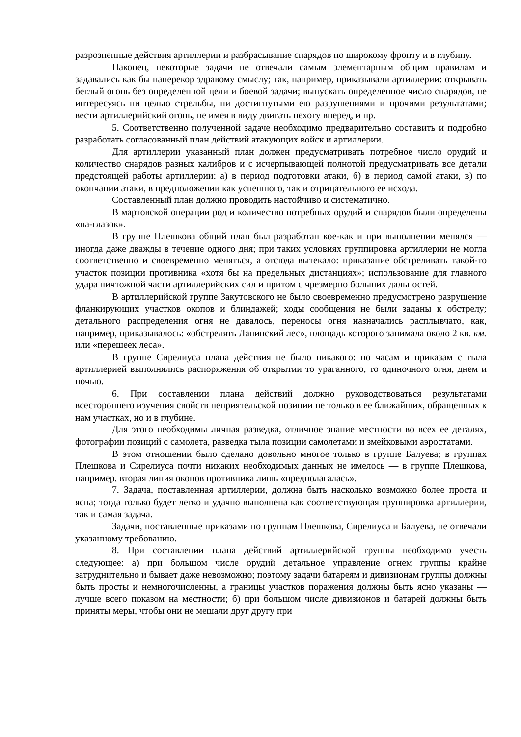разрозненные действия артиллерии и разбрасывание снарядов по широкому фронту и в глубину.
Наконец, некоторые задачи не отвечали самым элементарным общим правилам и задавались как бы наперекор здравому смыслу; так, например, приказывали артиллерии: открывать беглый огонь без определенной цели и боевой задачи; выпускать определенное число снарядов, не интересуясь ни целью стрельбы, ни достигнутыми ею разрушениями и прочими результатами; вести артиллерийский огонь, не имея в виду двигать пехоту вперед, и пр.
5. Соответственно полученной задаче необходимо предварительно составить и подробно разработать согласованный план действий атакующих войск и артиллерии.
Для артиллерии указанный план должен предусматривать потребное число орудий и количество снарядов разных калибров и с исчерпывающей полнотой предусматривать все детали предстоящей работы артиллерии: а) в период подготовки атаки, б) в период самой атаки, в) по окончании атаки, в предположении как успешного, так и отрицательного ее исхода.
Составленный план должно проводить настойчиво и систематично.
В мартовской операции род и количество потребных орудий и снарядов были определены «на-глазок».
В группе Плешкова общий план был разработан кое-как и при выполнении менялся — иногда даже дважды в течение одного дня; при таких условиях группировка артиллерии не могла соответственно и своевременно меняться, а отсюда вытекало: приказание обстреливать такой-то участок позиции противника «хотя бы на предельных дистанциях»; использование для главного удара ничтожной части артиллерийских сил и притом с чрезмерно больших дальностей.
В артиллерийской группе Закутовского не было своевременно предусмотрено разрушение фланкирующих участков окопов и блиндажей; ходы сообщения не были заданы к обстрелу; детального распределения огня не давалось, переносы огня назначались расплывчато, как, например, приказывалось: «обстрелять Лапинский лес», площадь которого занимала около 2 кв. км. или «перешеек леса».
В группе Сирелиуса плана действия не было никакого: по часам и приказам с тыла артиллерией выполнялись распоряжения об открытии то ураганного, то одиночного огня, днем и ночью.
6. При составлении плана действий должно руководствоваться результатами всестороннего изучения свойств неприятельской позиции не только в ее ближайших, обращенных к нам участках, но и в глубине.
Для этого необходимы личная разведка, отличное знание местности во всех ее деталях, фотографии позиций с самолета, разведка тыла позиции самолетами и змейковыми аэростатами.
В этом отношении было сделано довольно многое только в группе Балуева; в группах Плешкова и Сирелиуса почти никаких необходимых данных не имелось — в группе Плешкова, например, вторая линия окопов противника лишь «предполагалась».
7. Задача, поставленная артиллерии, должна быть насколько возможно более проста и ясна; тогда только будет легко и удачно выполнена как соответствующая группировка артиллерии, так и самая задача.
Задачи, поставленные приказами по группам Плешкова, Сирелиуса и Балуева, не отвечали указанному требованию.
8. При составлении плана действий артиллерийской группы необходимо учесть следующее: а) при большом числе орудий детальное управление огнем группы крайне затруднительно и бывает даже невозможно; поэтому задачи батареям и дивизионам группы должны быть просты и немногочисленны, а границы участков поражения должны быть ясно указаны — лучше всего показом на местности; б) при большом числе дивизионов и батарей должны быть приняты меры, чтобы они не мешали друг другу при